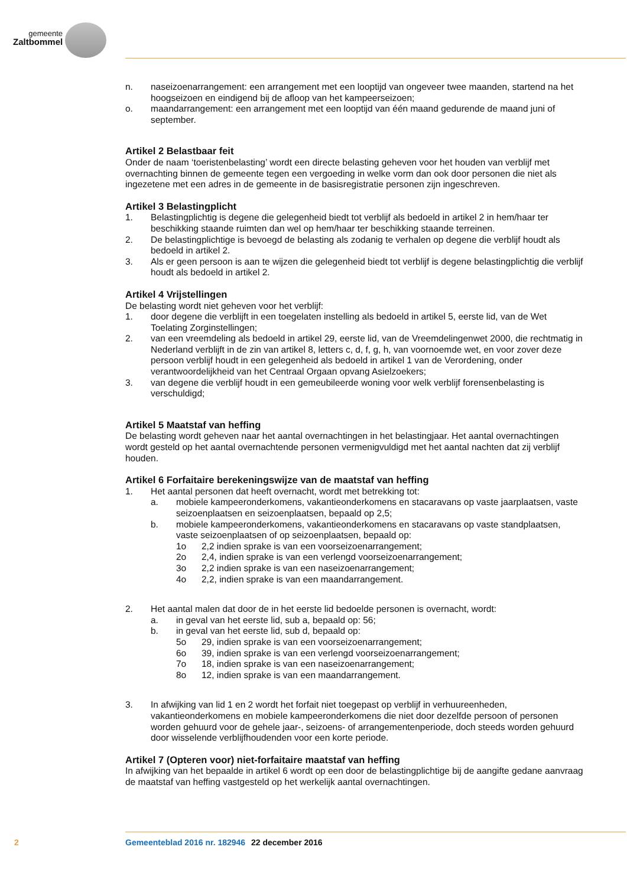gemeente
Zaltbommel
n. naseizoenarrangement: een arrangement met een looptijd van ongeveer twee maanden, startend na het hoogseizoen en eindigend bij de afloop van het kampeerseizoen;
o. maandarrangement: een arrangement met een looptijd van één maand gedurende de maand juni of september.
Artikel 2 Belastbaar feit
Onder de naam ‘toeristenbelasting’ wordt een directe belasting geheven voor het houden van verblijf met overnachting binnen de gemeente tegen een vergoeding in welke vorm dan ook door personen die niet als ingezetene met een adres in de gemeente in de basisregistratie personen zijn ingeschreven.
Artikel 3 Belastingplicht
1. Belastingplichtig is degene die gelegenheid biedt tot verblijf als bedoeld in artikel 2 in hem/haar ter beschikking staande ruimten dan wel op hem/haar ter beschikking staande terreinen.
2. De belastingplichtige is bevoegd de belasting als zodanig te verhalen op degene die verblijf houdt als bedoeld in artikel 2.
3. Als er geen persoon is aan te wijzen die gelegenheid biedt tot verblijf is degene belastingplichtig die verblijf houdt als bedoeld in artikel 2.
Artikel 4 Vrijstellingen
De belasting wordt niet geheven voor het verblijf:
1. door degene die verblijft in een toegelaten instelling als bedoeld in artikel 5, eerste lid, van de Wet Toelating Zorginstellingen;
2. van een vreemdeling als bedoeld in artikel 29, eerste lid, van de Vreemdelingenwet 2000, die rechtmatig in Nederland verblijft in de zin van artikel 8, letters c, d, f, g, h, van voornoemde wet, en voor zover deze persoon verblijf houdt in een gelegenheid als bedoeld in artikel 1 van de Verordening, onder verantwoordelijkheid van het Centraal Orgaan opvang Asielzoekers;
3. van degene die verblijf houdt in een gemeubileerde woning voor welk verblijf forensenbelasting is verschuldigd;
Artikel 5 Maatstaf van heffing
De belasting wordt geheven naar het aantal overnachtingen in het belastingjaar. Het aantal overnachtingen wordt gesteld op het aantal overnachtende personen vermenigvuldigd met het aantal nachten dat zij verblijf houden.
Artikel 6 Forfaitaire berekeningswijze van de maatstaf van heffing
1. Het aantal personen dat heeft overnacht, wordt met betrekking tot:
a. mobiele kampeeronderkomens, vakantieonderkomens en stacaravans op vaste jaarplaatsen, vaste seizoenplaatsen en seizoenplaatsen, bepaald op 2,5;
b. mobiele kampeeronderkomens, vakantieonderkomens en stacaravans op vaste standplaatsen, vaste seizoenplaatsen of op seizoenplaatsen, bepaald op:
1o 2,2 indien sprake is van een voorseizoenarrangement;
2o 2,4, indien sprake is van een verlengd voorseizoenarrangement;
3o 2,2 indien sprake is van een naseizoenarrangement;
4o 2,2, indien sprake is van een maandarrangement.
2. Het aantal malen dat door de in het eerste lid bedoelde personen is overnacht, wordt:
a. in geval van het eerste lid, sub a, bepaald op: 56;
b. in geval van het eerste lid, sub d, bepaald op:
5o 29, indien sprake is van een voorseizoenarrangement;
6o 39, indien sprake is van een verlengd voorseizoenarrangement;
7o 18, indien sprake is van een naseizoenarrangement;
8o 12, indien sprake is van een maandarrangement.
3. In afwijking van lid 1 en 2 wordt het forfait niet toegepast op verblijf in verhuureenheden, vakantieonderkomens en mobiele kampeeronderkomens die niet door dezelfde persoon of personen worden gehuurd voor de gehele jaar-, seizoens- of arrangementenperiode, doch steeds worden gehuurd door wisselende verblijfhoudenden voor een korte periode.
Artikel 7 (Opteren voor) niet-forfaitaire maatstaf van heffing
In afwijking van het bepaalde in artikel 6 wordt op een door de belastingplichtige bij de aangifte gedane aanvraag de maatstaf van heffing vastgesteld op het werkelijk aantal overnachtingen.
2 Gemeenteblad 2016 nr. 182946 22 december 2016